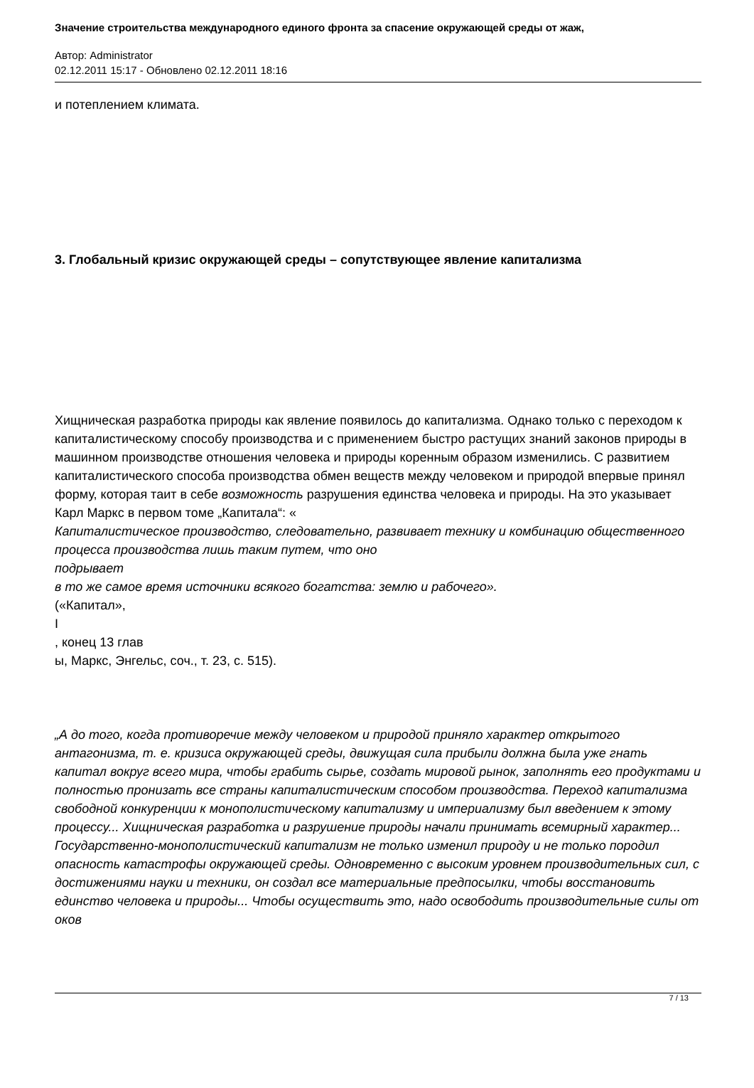Значение строительства международного единого фронта за спасение окружающей среды от жаж,
Автор: Administrator
02.12.2011 15:17 - Обновлено 02.12.2011 18:16
и потеплением климата.
3. Глобальный кризис окружающей среды – сопутствующее явление капитализма
Хищническая разработка природы как явление появилось до капитализма. Однако только с переходом к капиталистическому способу производства и с применением быстро растущих знаний законов природы в машинном производстве отношения человека и природы коренным образом изменились. С развитием капиталистического способа производства обмен веществ между человеком и природой впервые принял форму, которая таит в себе возможность разрушения единства человека и природы. На это указывает Карл Маркс в первом томе „Капитала“: «
Капиталистическое производство, следовательно, развивает технику и комбинацию общественного процесса производства лишь таким путем, что оно
подрывает
в то же самое время источники всякого богатства: землю и рабочего».
(«Капитал»,
I
, конец 13 глав
ы, Маркс, Энгельс, соч., т. 23, с. 515).
„А до того, когда противоречие между человеком и природой приняло характер открытого антагонизма, т. е. кризиса окружающей среды, движущая сила прибыли должна была уже гнать капитал вокруг всего мира, чтобы грабить сырье, создать мировой рынок, заполнять его продуктами и полностью пронизать все страны капиталистическим способом производства. Переход капитализма свободной конкуренции к монополистическому капитализму и империализму был введением к этому процессу... Хищническая разработка и разрушение природы начали принимать всемирный характер... Государственно-монополистический капитализм не только изменил природу и не только породил опасность катастрофы окружающей среды. Одновременно с высоким уровнем производительных сил, с достижениями науки и техники, он создал все материальные предпосылки, чтобы восстановить единство человека и природы... Чтобы осуществить это, надо освободить производительные силы от оков
7 / 13